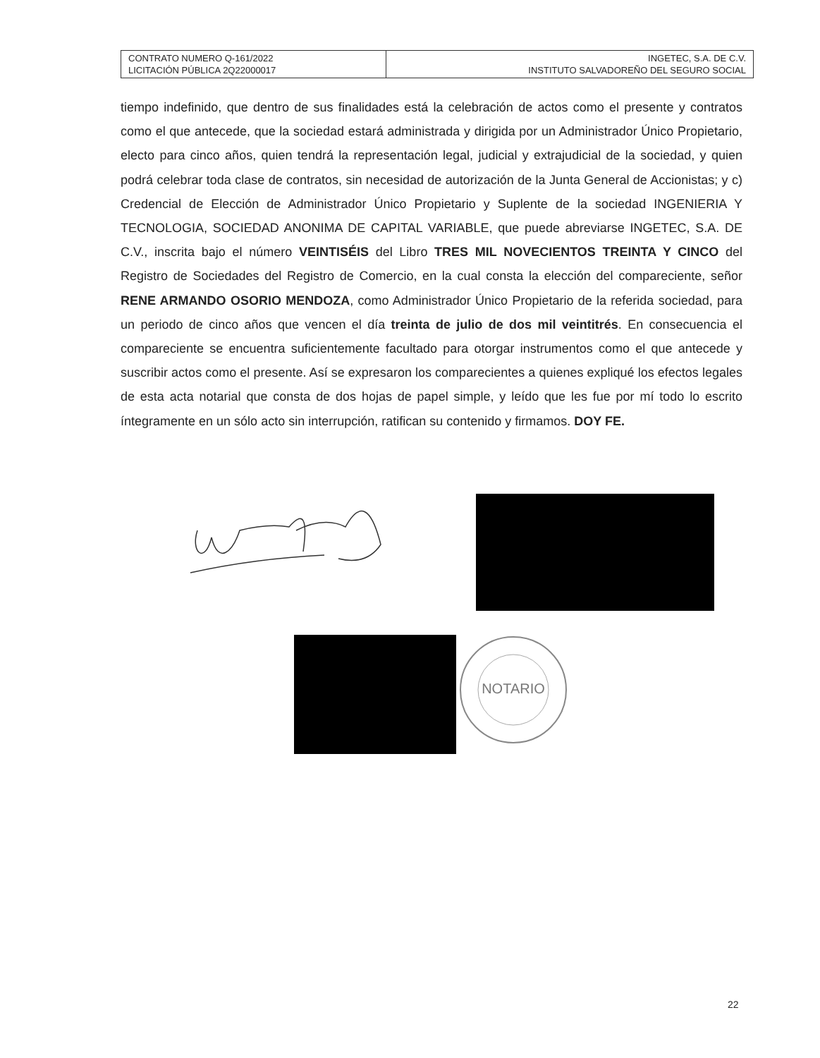| CONTRATO NUMERO Q-161/2022 LICITACIÓN PÚBLICA 2Q22000017 | INGETEC, S.A. DE C.V. INSTITUTO SALVADOREÑO DEL SEGURO SOCIAL |
tiempo indefinido, que dentro de sus finalidades está la celebración de actos como el presente y contratos como el que antecede, que la sociedad estará administrada y dirigida por un Administrador Único Propietario, electo para cinco años, quien tendrá la representación legal, judicial y extrajudicial de la sociedad, y quien podrá celebrar toda clase de contratos, sin necesidad de autorización de la Junta General de Accionistas; y c) Credencial de Elección de Administrador Único Propietario y Suplente de la sociedad INGENIERIA Y TECNOLOGIA, SOCIEDAD ANONIMA DE CAPITAL VARIABLE, que puede abreviarse INGETEC, S.A. DE C.V., inscrita bajo el número VEINTISÉIS del Libro TRES MIL NOVECIENTOS TREINTA Y CINCO del Registro de Sociedades del Registro de Comercio, en la cual consta la elección del compareciente, señor RENE ARMANDO OSORIO MENDOZA, como Administrador Único Propietario de la referida sociedad, para un periodo de cinco años que vencen el día treinta de julio de dos mil veintitrés. En consecuencia el compareciente se encuentra suficientemente facultado para otorgar instrumentos como el que antecede y suscribir actos como el presente. Así se expresaron los comparecientes a quienes expliqué los efectos legales de esta acta notarial que consta de dos hojas de papel simple, y leído que les fue por mí todo lo escrito íntegramente en un sólo acto sin interrupción, ratifican su contenido y firmamos. DOY FE.
NOTARIO
22